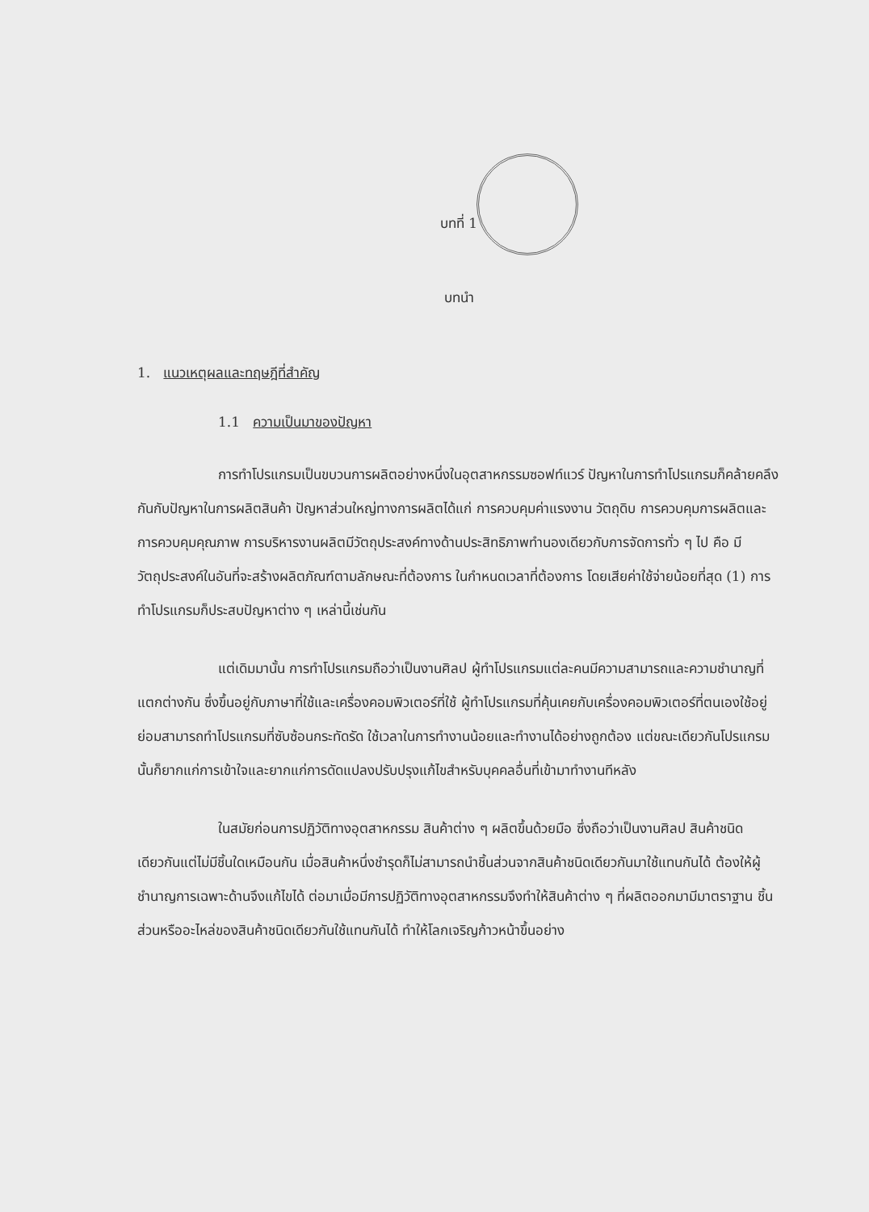บทที่ 1
บทนำ
1. แนวเหตุผลและทฤษฎีที่สำคัญ
1.1 ความเป็นมาของปัญหา
การทำโปรแกรมเป็นขบวนการผลิตอย่างหนึ่งในอุตสาหกรรมซอฟท์แวร์ ปัญหาในการทำโปรแกรมก็คล้ายคลึงกันกับปัญหาในการผลิตสินค้า ปัญหาส่วนใหญ่ทางการผลิตได้แก่ การควบคุมค่าแรงงาน วัตถุดิบ การควบคุมการผลิตและการควบคุมคุณภาพ การบริหารงานผลิตมีวัตถุประสงค์ทางด้านประสิทธิภาพทำนองเดียวกับการจัดการทั่ว ๆ ไป คือ มีวัตถุประสงค์ในอันที่จะสร้างผลิตภัณฑ์ตามลักษณะที่ต้องการ ในกำหนดเวลาที่ต้องการ โดยเสียค่าใช้จ่ายน้อยที่สุด (1) การทำโปรแกรมก็ประสบปัญหาต่าง ๆ เหล่านี้เช่นกัน
แต่เดิมมานั้น การทำโปรแกรมถือว่าเป็นงานศิลป ผู้ทำโปรแกรมแต่ละคนมีความสามารถและความชำนาญที่แตกต่างกัน ซึ่งขึ้นอยู่กับภาษาที่ใช้และเครื่องคอมพิวเตอร์ที่ใช้ ผู้ทำโปรแกรมที่คุ้นเคยกับเครื่องคอมพิวเตอร์ที่ตนเองใช้อยู่ย่อมสามารถทำโปรแกรมที่ซับซ้อนกระทัดรัด ใช้เวลาในการทำงานน้อยและทำงานได้อย่างถูกต้อง แต่ขณะเดียวกันโปรแกรมนั้นก็ยากแก่การเข้าใจและยากแก่การดัดแปลงปรับปรุงแก้ไขสำหรับบุคคลอื่นที่เข้ามาทำงานทีหลัง
ในสมัยก่อนการปฏิวัติทางอุตสาหกรรม สินค้าต่าง ๆ ผลิตขึ้นด้วยมือ ซึ่งถือว่าเป็นงานศิลป สินค้าชนิดเดียวกันแต่ไม่มีชิ้นใดเหมือนกัน เมื่อสินค้าหนึ่งชำรุดก็ไม่สามารถนำชิ้นส่วนจากสินค้าชนิดเดียวกันมาใช้แทนกันได้ ต้องให้ผู้ชำนาญการเฉพาะด้านจึงแก้ไขได้ ต่อมาเมื่อมีการปฏิวัติทางอุตสาหกรรมจึงทำให้สินค้าต่าง ๆ ที่ผลิตออกมามีมาตราฐาน ชิ้นส่วนหรืออะไหล่ของสินค้าชนิดเดียวกันใช้แทนกันได้ ทำให้โลกเจริญก้าวหน้าขึ้นอย่าง